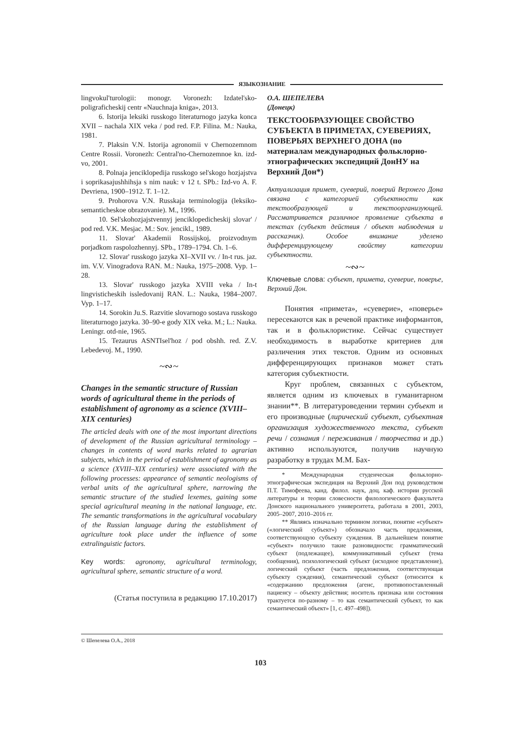ЯЗЫКОЗНАНИЕ
lingvokul'turologii: monogr. Voronezh: Izdatel'sko-poligraficheskij centr «Nauchnaja kniga», 2013.
6. Istorija leksiki russkogo literaturnogo jazyka konca XVII – nachala XIX veka / pod red. F.P. Filina. M.: Nauka, 1981.
7. Plaksin V.N. Istorija agronomii v Chernozemnom Centre Rossii. Voronezh: Central'no-Chernozemnoe kn. izd-vo, 2001.
8. Polnaja jenciklopedija russkogo sel'skogo hozjajstva i soprikasajushhihsja s nim nauk: v 12 t. SPb.: Izd-vo A. F. Devriena, 1900–1912. T. 1–12.
9. Prohorova V.N. Russkaja terminologija (leksiko-semanticheskoe obrazovanie). M., 1996.
10. Sel'skohozjajstvennyj jenciklopedicheskij slovar' / pod red. V.K. Mesjac. M.: Sov. jencikl., 1989.
11. Slovar' Akademii Rossijskoj, proizvodnym porjadkom raspolozhennyj. SPb., 1789–1794. Ch. 1–6.
12. Slovar' russkogo jazyka XI–XVII vv. / In-t rus. jaz. im. V.V. Vinogradova RAN. M.: Nauka, 1975–2008. Vyp. 1–28.
13. Slovar' russkogo jazyka XVIII veka / In-t lingvisticheskih issledovanij RAN. L.: Nauka, 1984–2007. Vyp. 1–17.
14. Sorokin Ju.S. Razvitie slovarnogo sostava russkogo literaturnogo jazyka. 30–90-e gody XIX veka. M.; L.: Nauka. Leningr. otd-nie, 1965.
15. Tezaurus ASNTIsel'hoz / pod obshh. red. Z.V. Lebedevoj. M., 1990.
~∾~
Changes in the semantic structure of Russian words of agricultural theme in the periods of establishment of agronomy as a science (XVIII–XIX centuries)
The articled deals with one of the most important directions of development of the Russian agricultural terminology – changes in contents of word marks related to agrarian subjects, which in the period of establishment of agronomy as a science (XVIII–XIX centuries) were associated with the following processes: appearance of semantic neologisms of verbal units of the agricultural sphere, narrowing the semantic structure of the studied lexemes, gaining some special agricultural meaning in the national language, etc. The semantic transformations in the agricultural vocabulary of the Russian language during the establishment of agriculture took place under the influence of some extralinguistic factors.
Key words: agronomy, agricultural terminology, agricultural sphere, semantic structure of a word.
(Статья поступила в редакцию 17.10.2017)
О.А. ШЕПЕЛЕВА
(Донецк)
ТЕКСТООБРАЗУЮЩЕЕ СВОЙСТВО СУБЪЕКТА В ПРИМЕТАХ, СУЕВЕРИЯХ, ПОВЕРЬЯХ ВЕРХНЕГО ДОНА (по материалам международных фольклорно-этнографических экспедиций ДонНУ на Верхний Дон*)
Актуализация примет, суеверий, поверий Верхнего Дона связана с категорией субъектности как текстообразующей и текстоорганизующей. Рассматривается различное проявление субъекта в текстах (субъект действия / объект наблюдения и рассказчик). Особое внимание уделено дифференцирующему свойству категории субъектности.
~∾~
Ключевые слова: субъект, примета, суеверие, поверье, Верхний Дон.
Понятия «примета», «суеверие», «поверье» пересекаются как в речевой практике информантов, так и в фольклористике. Сейчас существует необходимость в выработке критериев для различения этих текстов. Одним из основных дифференцирующих признаков может стать категория субъектности.
Круг проблем, связанных с субъектом, является одним из ключевых в гуманитарном знании**. В литературоведении термин субъект и его производные (лирический субъект, субъектная организация художественного текста, субъект речи / сознания / переживания / творчества и др.) активно используются, получив научную разработку в трудах М.М. Бах-
* Международная студенческая фольклорно-этнографическая экспедиция на Верхний Дон под руководством П.Т. Тимофеева, канд. филол. наук, доц. каф. истории русской литературы и теории словесности филологического факультета Донского национального университета, работала в 2001, 2003, 2005–2007, 2010–2016 гг.
** Являясь изначально термином логики, понятие «субъект» («логический субъект») обозначало часть предложения, соответствующую субъекту суждения. В дальнейшем понятие «субъект» получило такие разновидности: грамматический субъект (подлежащее), коммуникативный субъект (тема сообщения), психологический субъект (исходное представление), логический субъект (часть предложения, соответствующая субъекту суждения), семантический субъект (относится к «содержанию предложения (агенс, противопоставленный пациенсу – объекту действия; носитель признака или состояния трактуется по-разному – то как семантический субъект, то как семантический объект» [1, с. 497–498]).
© Шепелева О.А., 2018
103